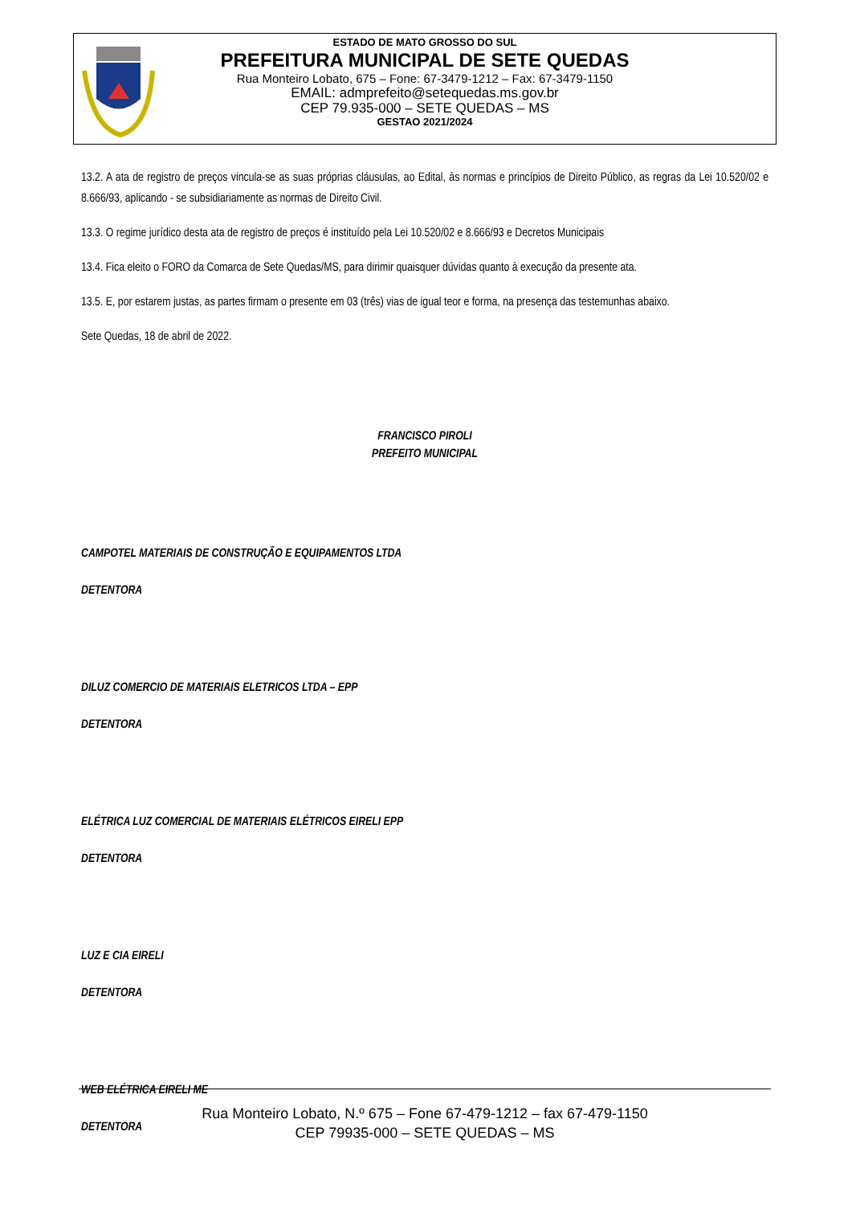ESTADO DE MATO GROSSO DO SUL
PREFEITURA MUNICIPAL DE SETE QUEDAS
Rua Monteiro Lobato, 675 – Fone: 67-3479-1212 – Fax: 67-3479-1150
EMAIL: admprefeito@setequedas.ms.gov.br
CEP 79.935-000 – SETE QUEDAS – MS
GESTAO 2021/2024
13.2. A ata de registro de preços vincula-se as suas próprias cláusulas, ao Edital, às normas e princípios de Direito Público, as regras da Lei 10.520/02 e 8.666/93, aplicando - se subsidiariamente as normas de Direito Civil.
13.3. O regime jurídico desta ata de registro de preços é instituído pela Lei 10.520/02 e 8.666/93 e Decretos Municipais
13.4. Fica eleito o FORO da Comarca de Sete Quedas/MS, para dirimir quaisquer dúvidas quanto à execução da presente ata.
13.5. E, por estarem justas, as partes firmam o presente em 03 (três) vias de igual teor e forma, na presença das testemunhas abaixo.
Sete Quedas, 18 de abril de 2022.
FRANCISCO PIROLI
PREFEITO MUNICIPAL
CAMPOTEL MATERIAIS DE CONSTRUÇÃO E EQUIPAMENTOS LTDA
DETENTORA
DILUZ COMERCIO DE MATERIAIS ELETRICOS LTDA – EPP
DETENTORA
ELÉTRICA LUZ COMERCIAL DE MATERIAIS ELÉTRICOS EIRELI EPP
DETENTORA
LUZ E CIA EIRELI
DETENTORA
WEB ELÉTRICA EIRELI ME
DETENTORA
Rua Monteiro Lobato, N.º 675 – Fone 67-479-1212 – fax 67-479-1150
CEP 79935-000 – SETE QUEDAS – MS